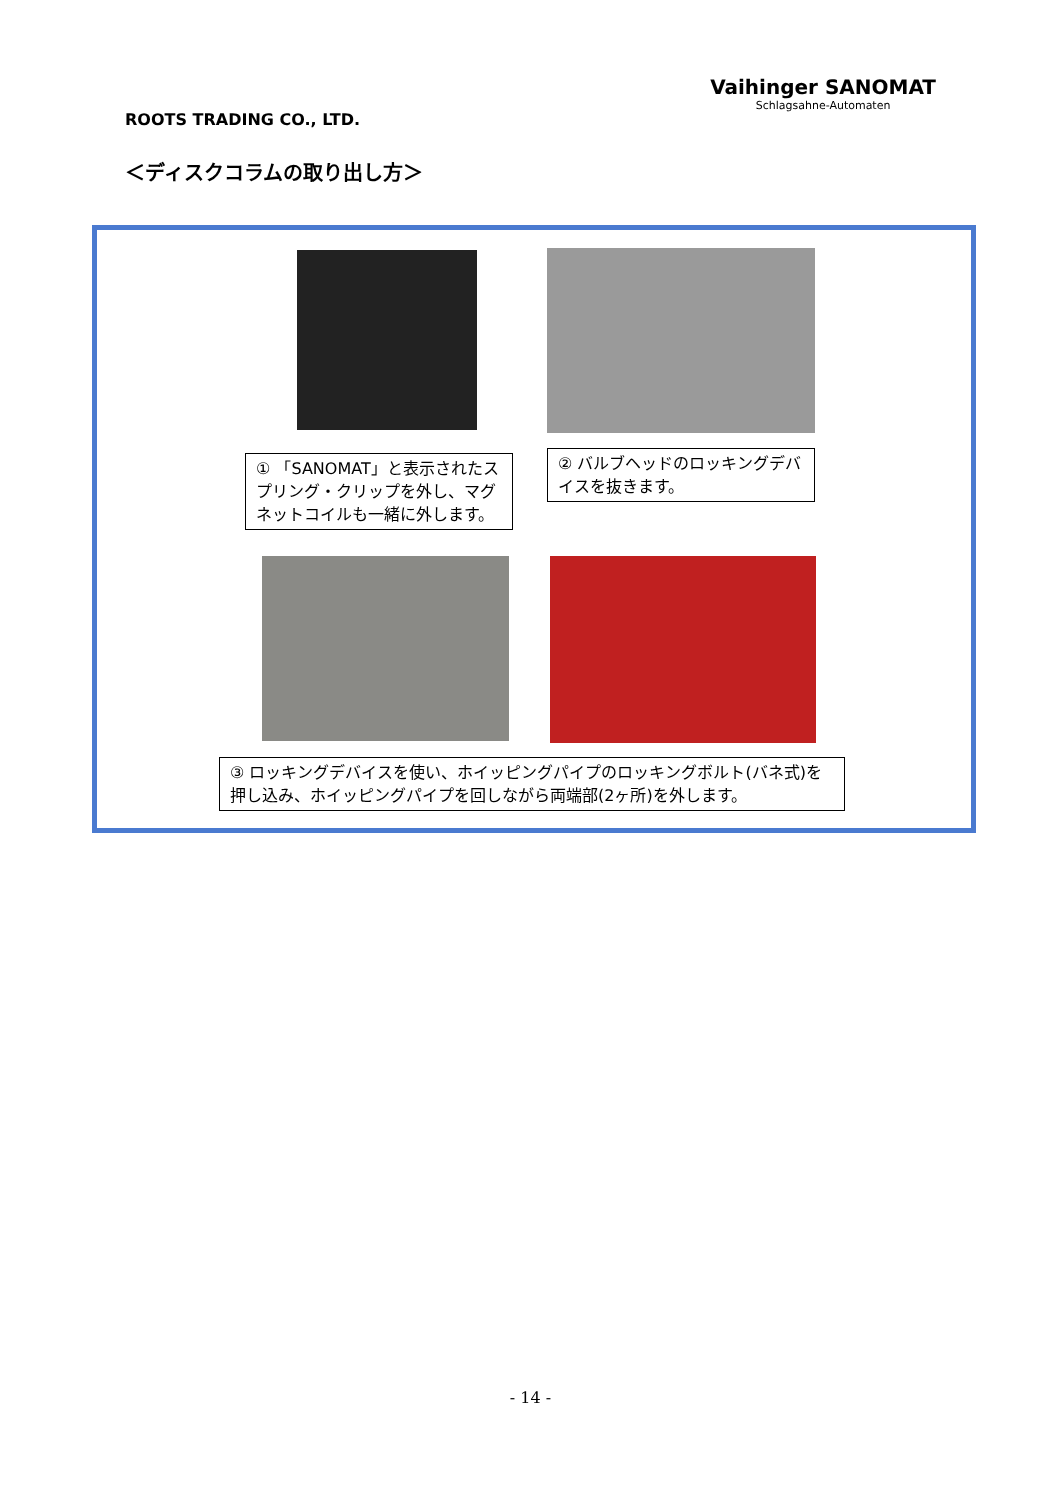ROOTS TRADING CO., LTD.
Vaihinger SANOMAT
Schlagsahne-Automaten
＜ディスクコラムの取り出し方＞
① 「SANOMAT」と表示されたスプリング・クリップを外し、マグネットコイルも一緒に外します。
② バルブヘッドのロッキングデバイスを抜きます。
③ ロッキングデバイスを使い、ホイッピングパイプのロッキングボルト(バネ式)を押し込み、ホイッピングパイプを回しながら両端部(2ヶ所)を外します。
- 14 -